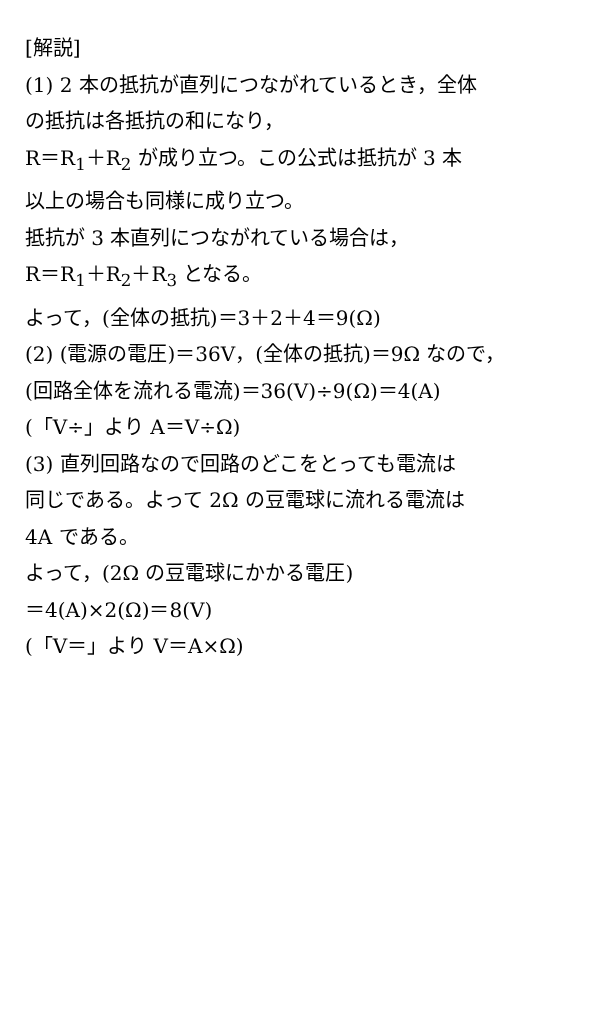[解説]
(1) 2 本の抵抗が直列につながれているとき，全体
の抵抗は各抵抗の和になり，
R＝R<sub>1</sub>＋R<sub>2</sub> が成り立つ。この公式は抵抗が 3 本
以上の場合も同様に成り立つ。
抵抗が 3 本直列につながれている場合は，
R＝R<sub>1</sub>＋R<sub>2</sub>＋R<sub>3</sub> となる。
よって，(全体の抵抗)＝3＋2＋4＝9(Ω)
(2) (電源の電圧)＝36V，(全体の抵抗)＝9Ω なので，
(回路全体を流れる電流)＝36(V)÷9(Ω)＝4(A)
(「V÷」より A＝V÷Ω)
(3) 直列回路なので回路のどこをとっても電流は
同じである。よって 2Ω の豆電球に流れる電流は
4A である。
よって，(2Ω の豆電球にかかる電圧)
＝4(A)×2(Ω)＝8(V)
(「V＝」より V＝A×Ω)